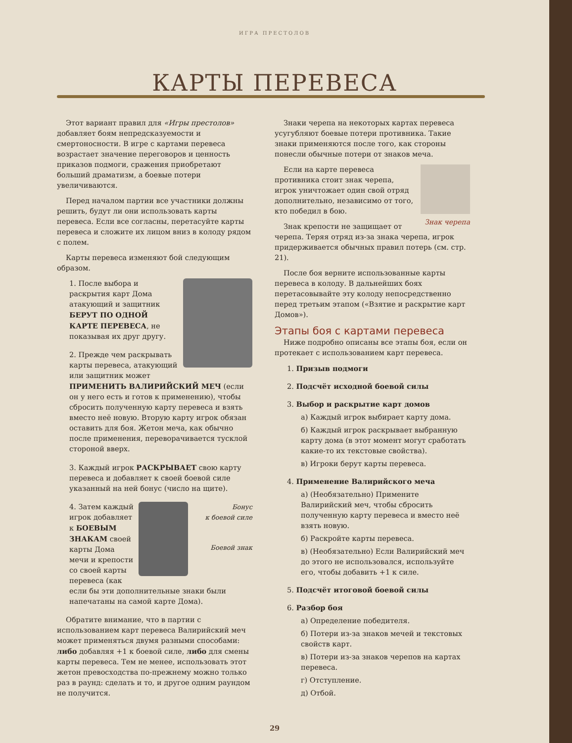ИГРА ПРЕСТОЛОВ
КАРТЫ ПЕРЕВЕСА
Этот вариант правил для «Игры престолов» добавляет боям непредсказуемости и смертоносности. В игре с картами перевеса возрастает значение переговоров и ценность приказов подмоги, сражения приобретают больший драматизм, а боевые потери увеличиваются.
Перед началом партии все участники должны решить, будут ли они использовать карты перевеса. Если все согласны, перетасуйте карты перевеса и сложите их лицом вниз в колоду рядом с полем.
Карты перевеса изменяют бой следующим образом.
1. После выбора и раскрытия карт Дома атакующий и защитник БЕРУТ ПО ОДНОЙ КАРТЕ ПЕРЕВЕСА, не показывая их друг другу.
2. Прежде чем раскрывать карты перевеса, атакующий или защитник может ПРИМЕНИТЬ ВАЛИРИЙСКИЙ МЕЧ (если он у него есть и готов к применению), чтобы сбросить полученную карту перевеса и взять вместо неё новую. Вторую карту игрок обязан оставить для боя. Жетон меча, как обычно после применения, переворачивается тусклой стороной вверх.
3. Каждый игрок РАСКРЫВАЕТ свою карту перевеса и добавляет к своей боевой силе указанный на ней бонус (число на щите).
Бонус
к боевой силе
Боевой знак
4. Затем каждый игрок добавляет к БОЕВЫМ ЗНАКАМ своей карты Дома мечи и крепости со своей карты перевеса (как если бы эти дополнительные знаки были напечатаны на самой карте Дома).
Обратите внимание, что в партии с использованием карт перевеса Валирийский меч может применяться двумя разными способами: либо добавляя +1 к боевой силе, либо для смены карты перевеса. Тем не менее, использовать этот жетон превосходства по-прежнему можно только раз в раунд: сделать и то, и другое одним раундом не получится.
Знаки черепа на некоторых картах перевеса усугубляют боевые потери противника. Такие знаки применяются после того, как стороны понесли обычные потери от знаков меча.
Знак черепа
Если на карте перевеса противника стоит знак черепа, игрок уничтожает один свой отряд дополнительно, независимо от того, кто победил в бою.
Знак крепости не защищает от черепа. Теряя отряд из-за знака черепа, игрок придерживается обычных правил потерь (см. стр. 21).
После боя верните использованные карты перевеса в колоду. В дальнейших боях перетасовывайте эту колоду непосредственно перед третьим этапом («Взятие и раскрытие карт Домов»).
Этапы боя с картами перевеса
Ниже подробно описаны все этапы боя, если он протекает с использованием карт перевеса.
1. Призыв подмоги
2. Подсчёт исходной боевой силы
3. Выбор и раскрытие карт домов
а) Каждый игрок выбирает карту дома.
б) Каждый игрок раскрывает выбранную карту дома (в этот момент могут сработать какие-то их текстовые свойства).
в) Игроки берут карты перевеса.
4. Применение Валирийского меча
а) (Необязательно) Примените Валирийский меч, чтобы сбросить полученную карту перевеса и вместо неё взять новую.
б) Раскройте карты перевеса.
в) (Необязательно) Если Валирийский меч до этого не использовался, используйте его, чтобы добавить +1 к силе.
5. Подсчёт итоговой боевой силы
6. Разбор боя
а) Определение победителя.
б) Потери из-за знаков мечей и текстовых свойств карт.
в) Потери из-за знаков черепов на картах перевеса.
г) Отступление.
д) Отбой.
29